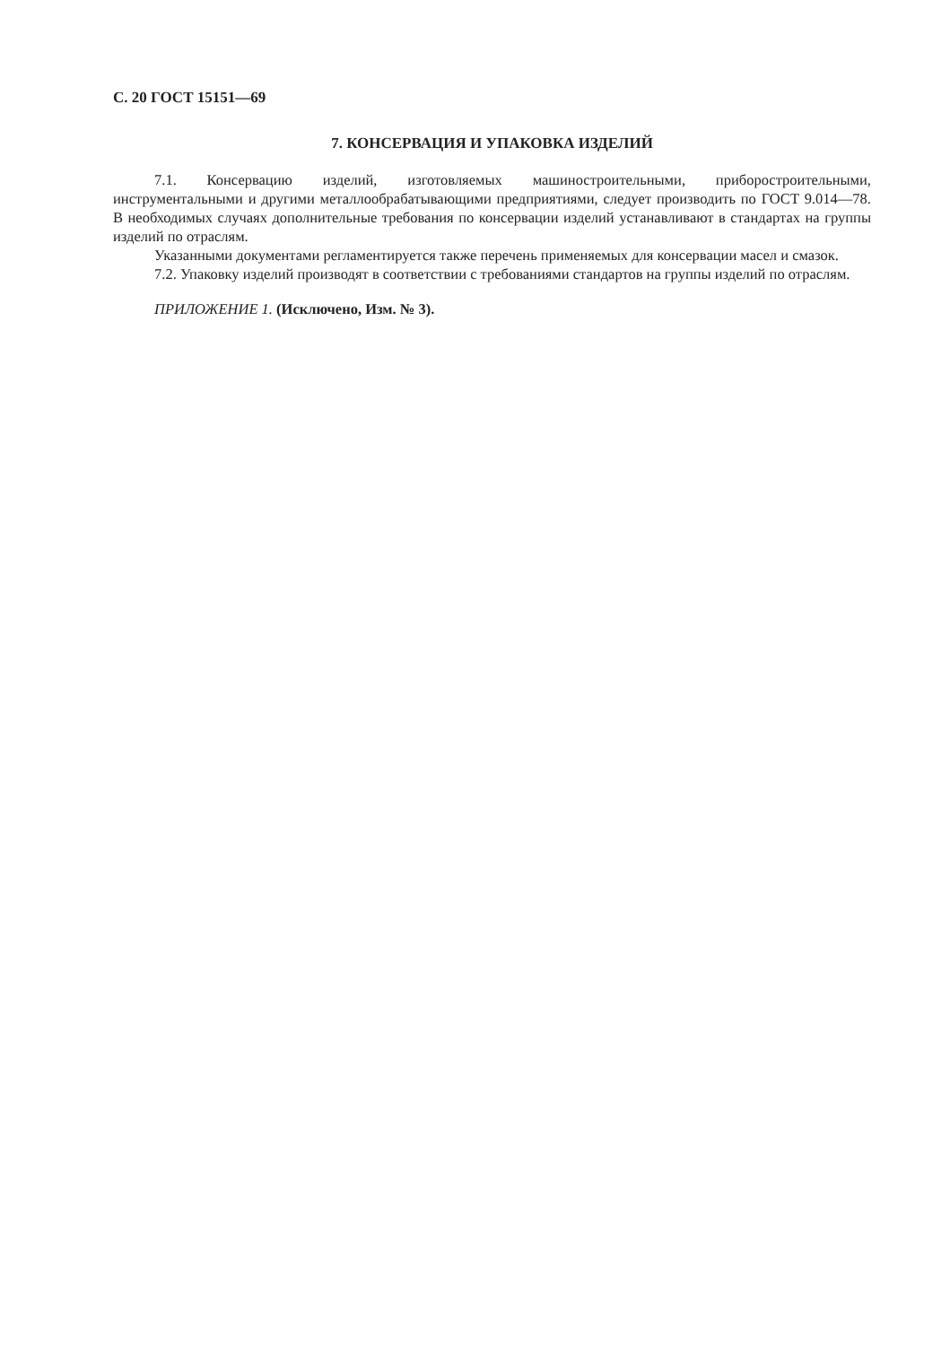С. 20 ГОСТ 15151—69
7. КОНСЕРВАЦИЯ И УПАКОВКА ИЗДЕЛИЙ
7.1. Консервацию изделий, изготовляемых машиностроительными, приборостроительными, инструментальными и другими металлообрабатывающими предприятиями, следует производить по ГОСТ 9.014—78. В необходимых случаях дополнительные требования по консервации изделий устанавливают в стандартах на группы изделий по отраслям.
Указанными документами регламентируется также перечень применяемых для консервации масел и смазок.
7.2. Упаковку изделий производят в соответствии с требованиями стандартов на группы изделий по отраслям.
ПРИЛОЖЕНИЕ 1. (Исключено, Изм. № 3).